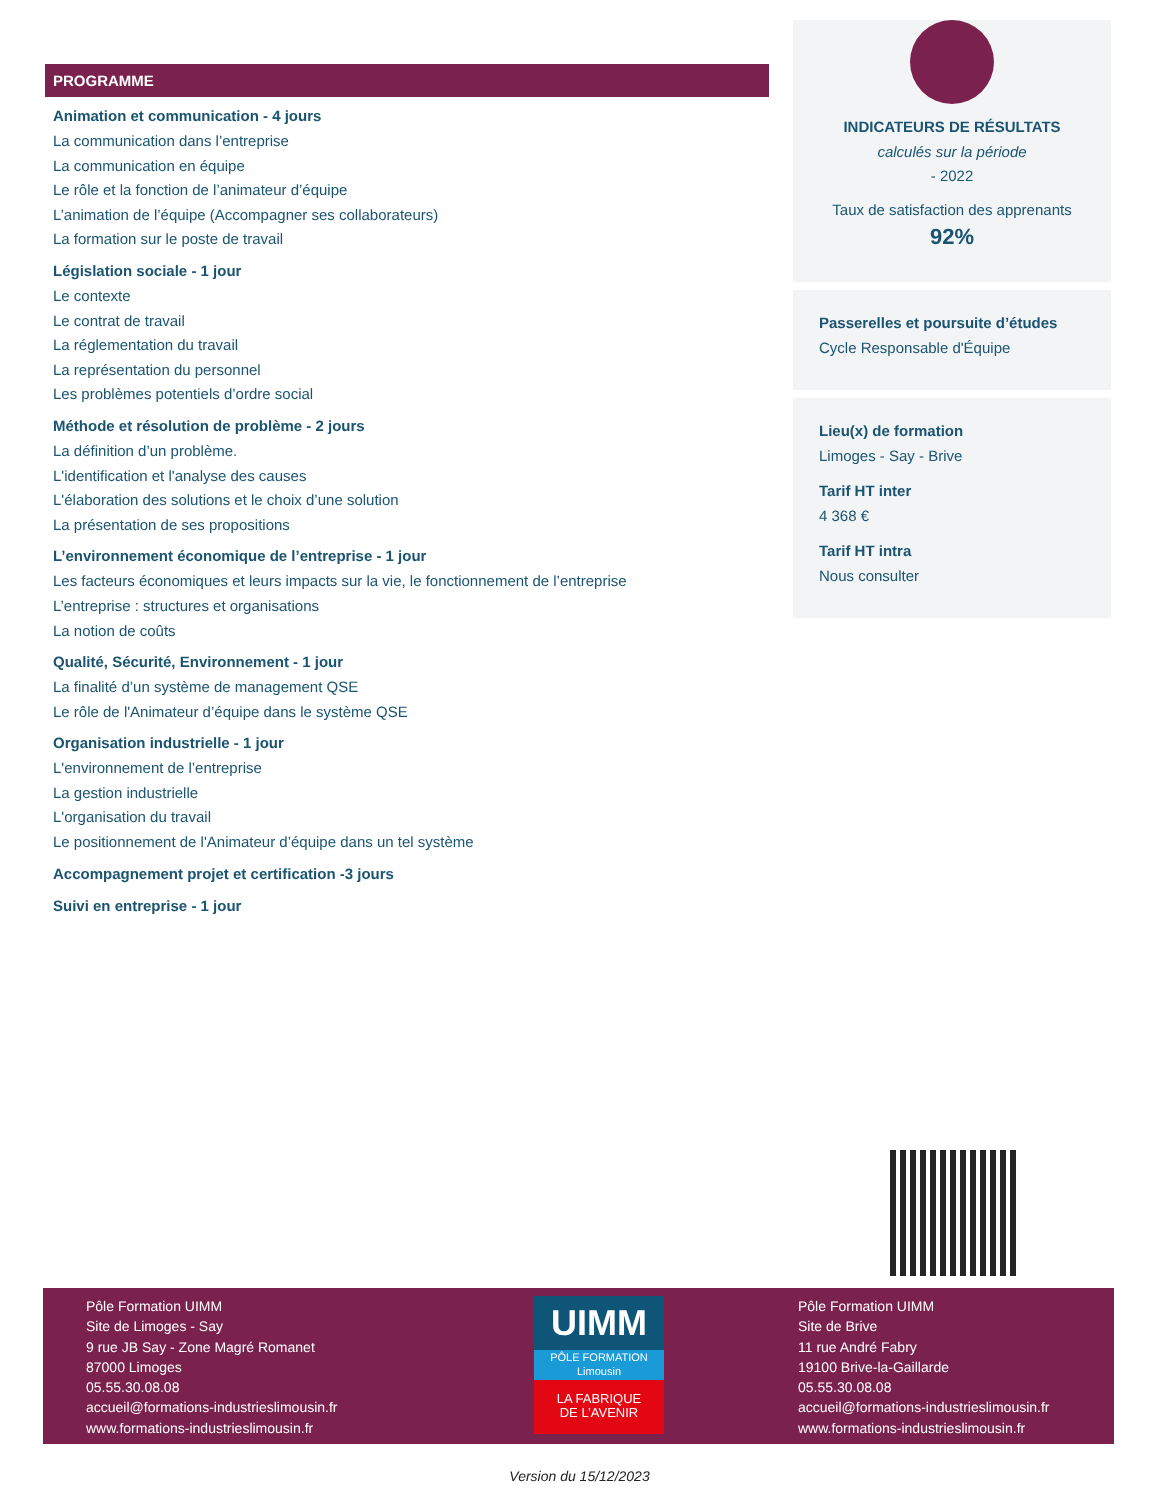PROGRAMME
Animation et communication - 4 jours
La communication dans l’entreprise
La communication en équipe
Le rôle et la fonction de l’animateur d’équipe
L’animation de l’équipe (Accompagner ses collaborateurs)
La formation sur le poste de travail
Législation sociale - 1 jour
Le contexte
Le contrat de travail
La réglementation du travail
La représentation du personnel
Les problèmes potentiels d’ordre social
Méthode et résolution de problème - 2 jours
La définition d’un problème.
L'identification et l'analyse des causes
L'élaboration des solutions et le choix d’une solution
La présentation de ses propositions
L’environnement économique de l’entreprise - 1 jour
Les facteurs économiques et leurs impacts sur la vie, le fonctionnement de l’entreprise
L’entreprise : structures et organisations
La notion de coûts
Qualité, Sécurité, Environnement - 1 jour
La finalité d’un système de management QSE
Le rôle de l'Animateur d’équipe dans le système QSE
Organisation industrielle - 1 jour
L'environnement de l’entreprise
La gestion industrielle
L'organisation du travail
Le positionnement de l'Animateur d’équipe dans un tel système
Accompagnement projet et certification -3 jours
Suivi en entreprise - 1 jour
INDICATEURS DE RÉSULTATS
calculés sur la période
- 2022
Taux de satisfaction des apprenants
92%
Passerelles et poursuite d’études
Cycle Responsable d'Équipe
Lieu(x) de formation
Limoges - Say - Brive
Tarif HT inter
4 368 €
Tarif HT intra
Nous consulter
Pôle Formation UIMM
Site de Limoges - Say
9 rue JB Say - Zone Magré Romanet
87000 Limoges
05.55.30.08.08
accueil@formations-industrieslimousin.fr
www.formations-industrieslimousin.fr
UIMM
PÔLE FORMATION
Limousin
LA FABRIQUE
DE L’AVENIR
Pôle Formation UIMM
Site de Brive
11 rue André Fabry
19100 Brive-la-Gaillarde
05.55.30.08.08
accueil@formations-industrieslimousin.fr
www.formations-industrieslimousin.fr
Version du 15/12/2023